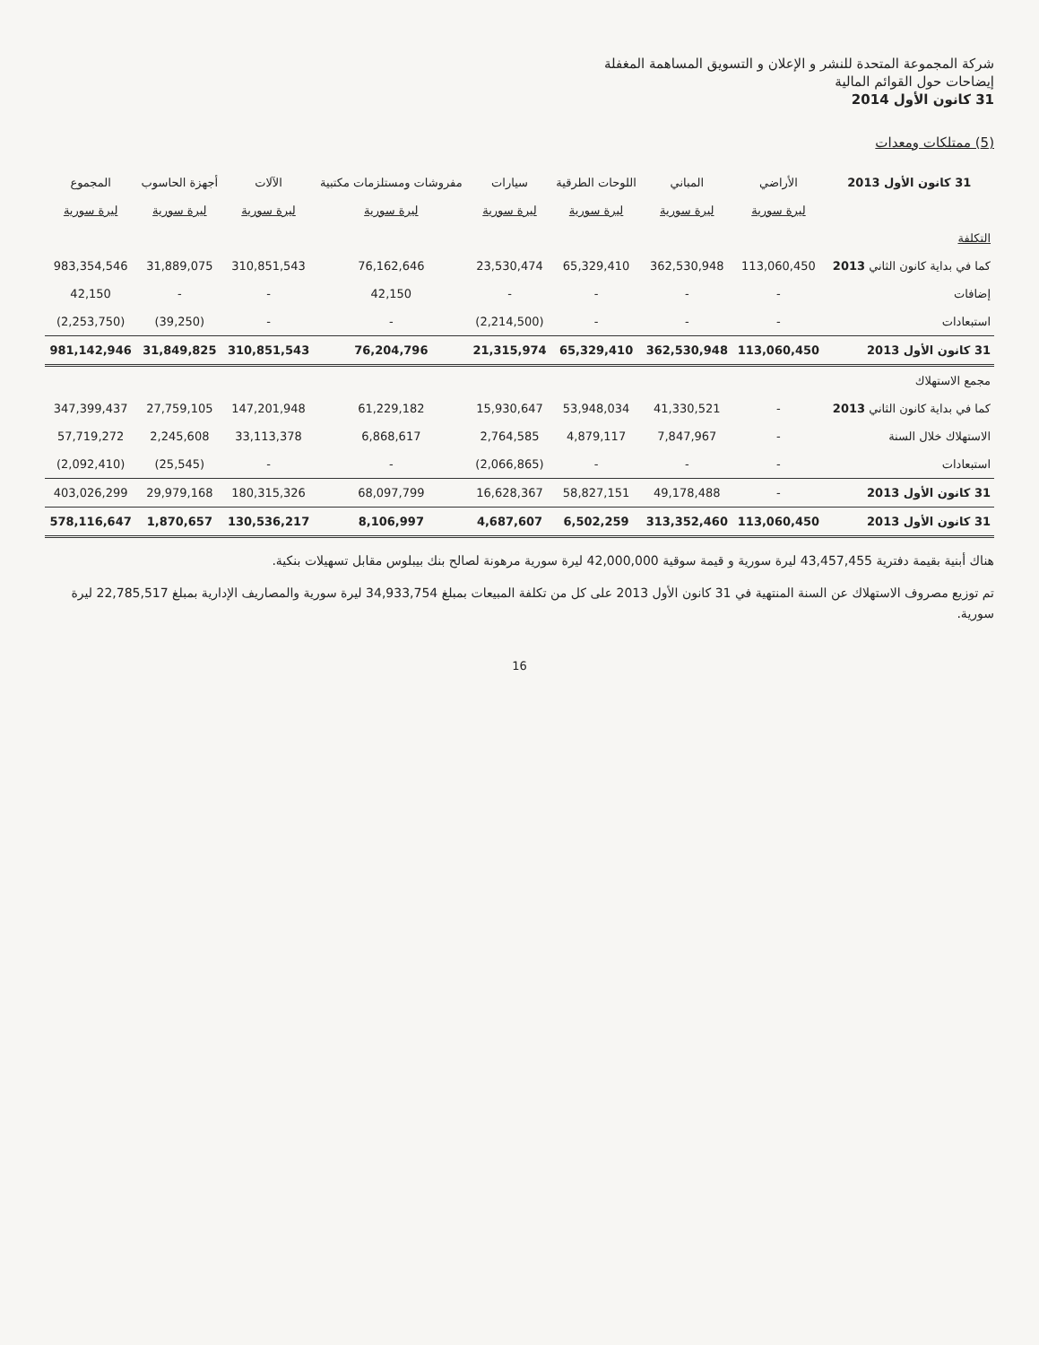شركة المجموعة المتحدة للنشر و الإعلان و التسويق المساهمة المغفلة
إيضاحات حول القوائم المالية
31 كانون الأول 2014
(5) ممتلكات ومعدات
| 31 كانون الأول 2013 | الأراضي | المباني | اللوحات الطرقية | سيارات | مفروشات ومستلزمات مكتبية | الآلات | أجهزة الحاسوب | المجموع |
| --- | --- | --- | --- | --- | --- | --- | --- | --- |
| | ليرة سورية | ليرة سورية | ليرة سورية | ليرة سورية | ليرة سورية | ليرة سورية | ليرة سورية | ليرة سورية |
| التكلفة | | | | | | | | |
| كما في بداية كانون الثاني 2013 | 113,060,450 | 362,530,948 | 65,329,410 | 23,530,474 | 76,162,646 | 310,851,543 | 31,889,075 | 983,354,546 |
| إضافات | - | - | - | - | 42,150 | - | - | 42,150 |
| استبعادات | - | - | - | (2,214,500) | - | - | (39,250) | (2,253,750) |
| 31 كانون الأول 2013 | 113,060,450 | 362,530,948 | 65,329,410 | 21,315,974 | 76,204,796 | 310,851,543 | 31,849,825 | 981,142,946 |
| مجمع الاستهلاك | | | | | | | | |
| كما في بداية كانون الثاني 2013 | - | 41,330,521 | 53,948,034 | 15,930,647 | 61,229,182 | 147,201,948 | 27,759,105 | 347,399,437 |
| الاستهلاك خلال السنة | - | 7,847,967 | 4,879,117 | 2,764,585 | 6,868,617 | 33,113,378 | 2,245,608 | 57,719,272 |
| استبعادات | - | - | - | (2,066,865) | - | - | (25,545) | (2,092,410) |
| 31 كانون الأول 2013 | - | 49,178,488 | 58,827,151 | 16,628,367 | 68,097,799 | 180,315,326 | 29,979,168 | 403,026,299 |
| 31 كانون الأول 2013 | 113,060,450 | 313,352,460 | 6,502,259 | 4,687,607 | 8,106,997 | 130,536,217 | 1,870,657 | 578,116,647 |
هناك أبنية بقيمة دفترية 43,457,455 ليرة سورية و قيمة سوقية 42,000,000 ليرة سورية مرهونة لصالح بنك بيبلوس مقابل تسهيلات بنكية.
تم توزيع مصروف الاستهلاك عن السنة المنتهية في 31 كانون الأول 2013 على كل من تكلفة المبيعات بمبلغ 34,933,754 ليرة سورية والمصاريف الإدارية بمبلغ 22,785,517 ليرة سورية.
16